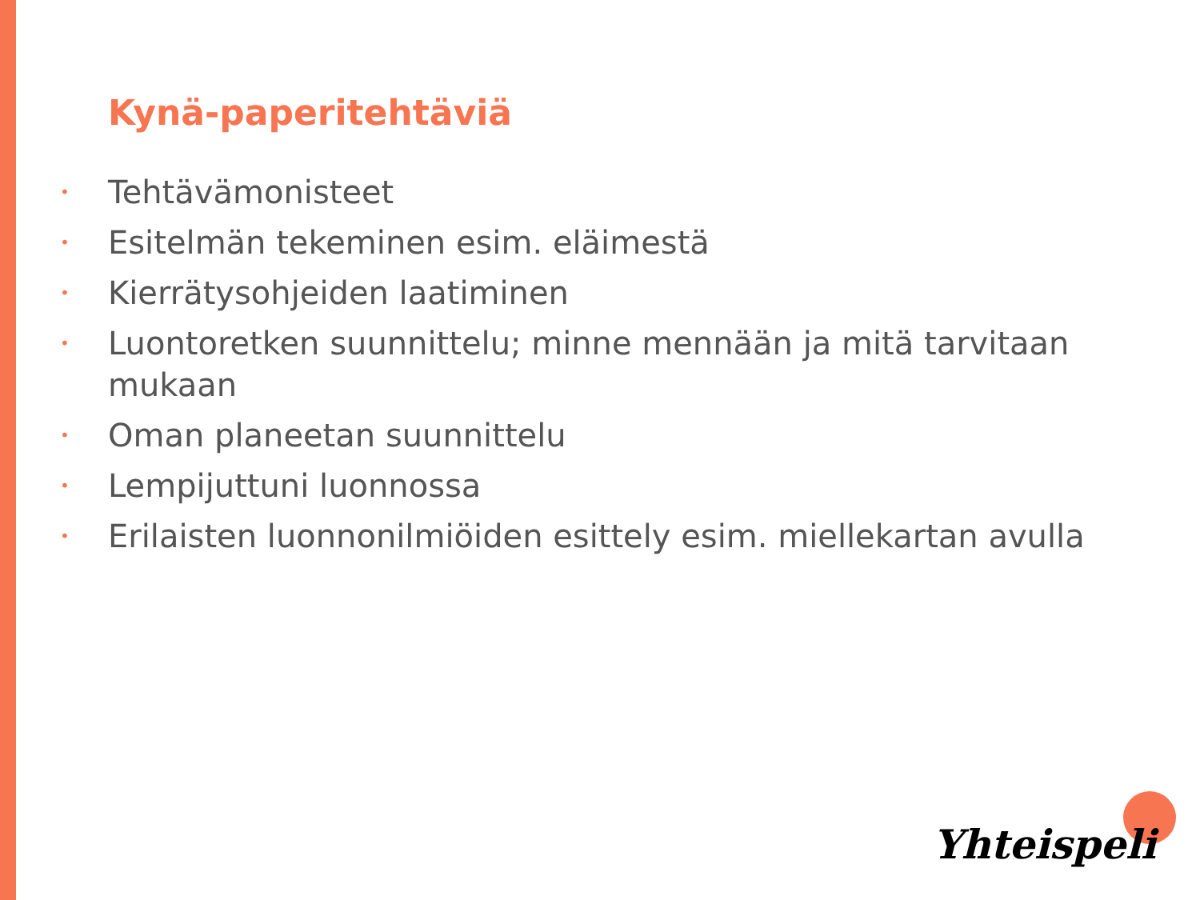Kynä-paperitehtäviä
• Tehtävämonisteet
• Esitelmän tekeminen esim. eläimestä
• Kierrätysohjeiden laatiminen
• Luontoretken suunnittelu; minne mennään ja mitä tarvitaan mukaan
• Oman planeetan suunnittelu
• Lempijuttuni luonnossa
• Erilaisten luonnonilmiöiden esittely esim. miellekartan avulla
Yhteispeli